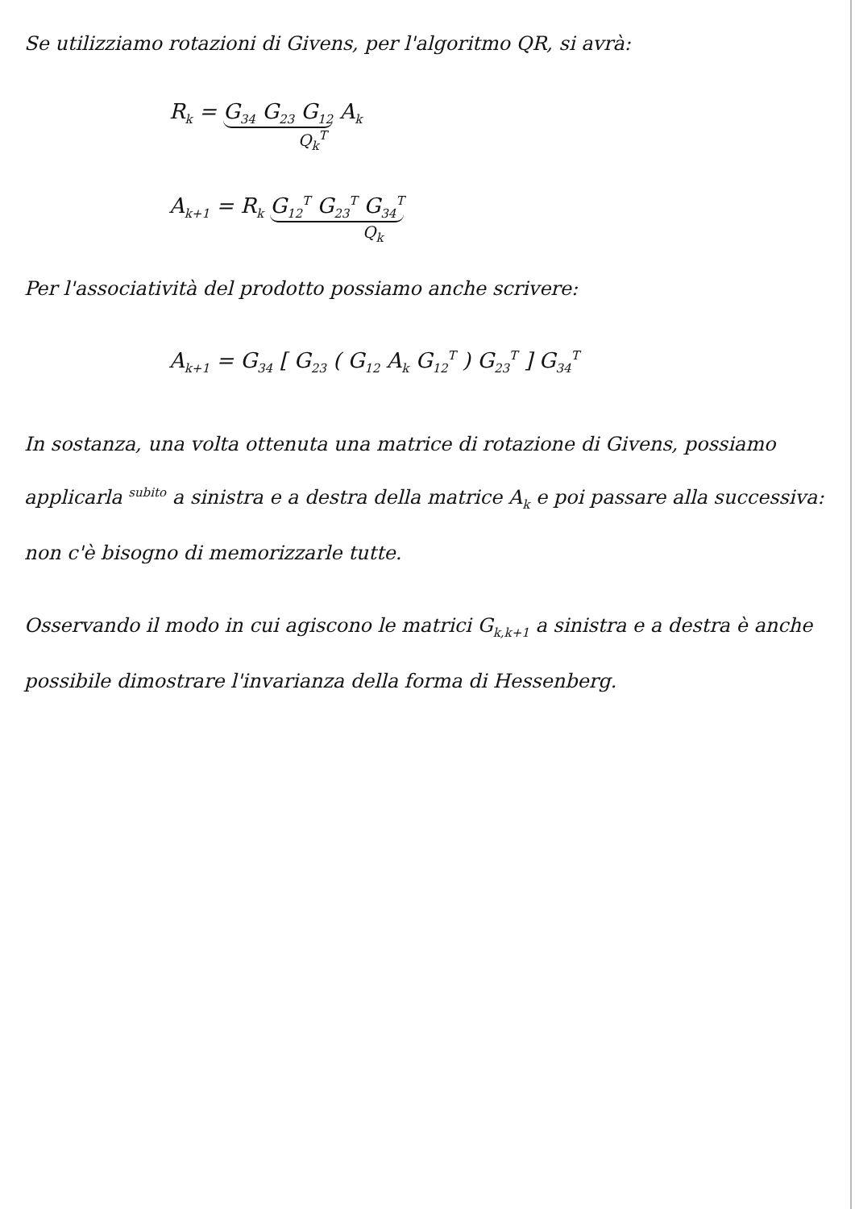Se utilizziamo rotazioni di Givens, per l'algoritmo QR, si avrà:
R<sub>k</sub> = G<sub>34</sub> G<sub>23</sub> G<sub>12</sub> A<sub>k</sub>
Q<sub>k</sub><sup>T</sup>
A<sub>k+1</sub> = R<sub>k</sub> G<sub>12</sub><sup>T</sup> G<sub>23</sub><sup>T</sup> G<sub>34</sub><sup>T</sup>
Q<sub>k</sub>
Per l'associatività del prodotto possiamo anche scrivere:
A<sub>k+1</sub> = G<sub>34</sub> [ G<sub>23</sub> ( G<sub>12</sub> A<sub>k</sub> G<sub>12</sub><sup>T</sup> ) G<sub>23</sub><sup>T</sup> ] G<sub>34</sub><sup>T</sup>
In sostanza, una volta ottenuta una matrice di rotazione di Givens, possiamo applicarla <sup>subito</sup> a sinistra e a destra della matrice A<sub>k</sub> e poi passare alla successiva: non c'è bisogno di memorizzarle tutte.
Osservando il modo in cui agiscono le matrici G<sub>k,k+1</sub> a sinistra e a destra è anche possibile dimostrare l'invarianza della forma di Hessenberg.